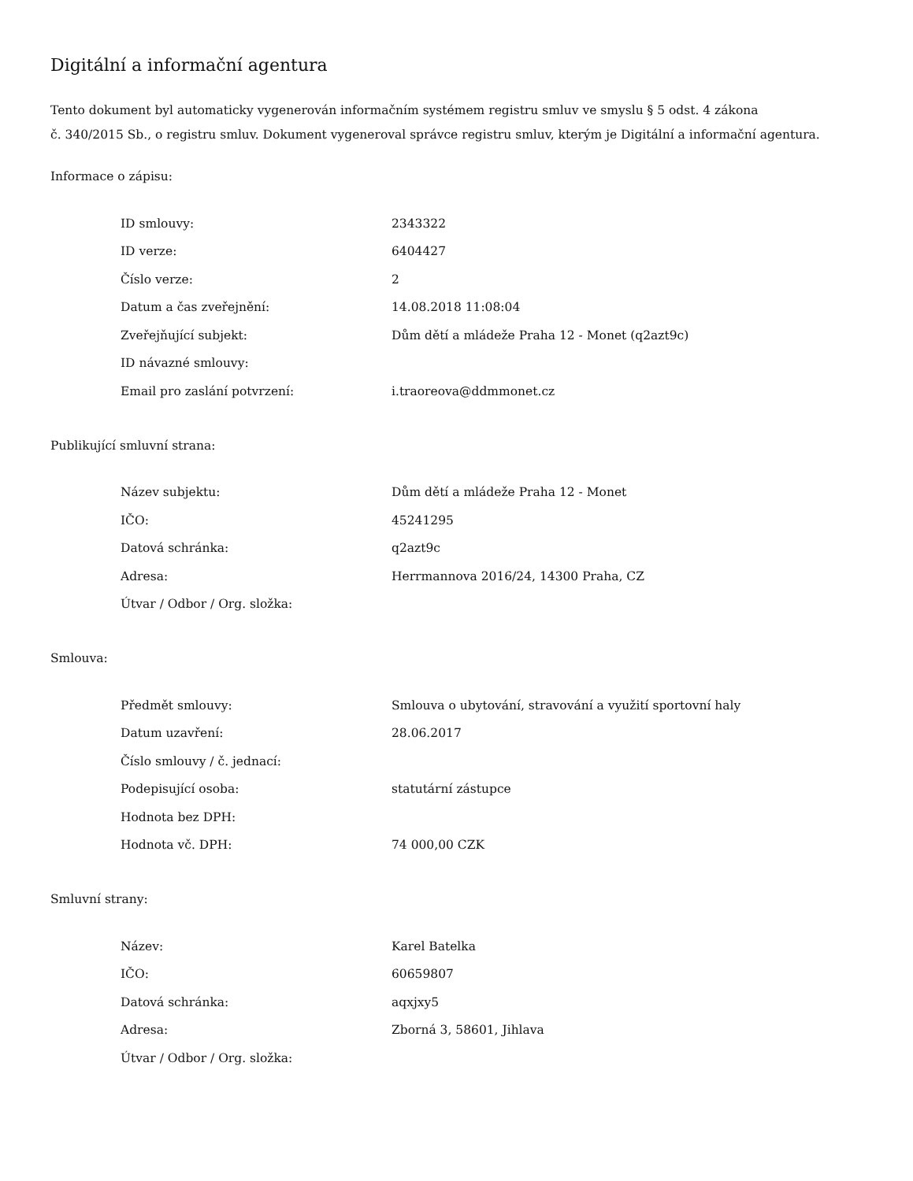Digitální a informační agentura
Tento dokument byl automaticky vygenerován informačním systémem registru smluv ve smyslu § 5 odst. 4 zákona
č. 340/2015 Sb., o registru smluv. Dokument vygeneroval správce registru smluv, kterým je Digitální a informační agentura.
Informace o zápisu:
| ID smlouvy: | 2343322 |
| ID verze: | 6404427 |
| Číslo verze: | 2 |
| Datum a čas zveřejnění: | 14.08.2018 11:08:04 |
| Zveřejňující subjekt: | Dům dětí a mládeže Praha 12 - Monet (q2azt9c) |
| ID návazné smlouvy: | |
| Email pro zaslání potvrzení: | i.traoreova@ddmmonet.cz |
Publikující smluvní strana:
| Název subjektu: | Dům dětí a mládeže Praha 12 - Monet |
| IČO: | 45241295 |
| Datová schránka: | q2azt9c |
| Adresa: | Herrmannova 2016/24, 14300 Praha, CZ |
| Útvar / Odbor / Org. složka: | |
Smlouva:
| Předmět smlouvy: | Smlouva o ubytování, stravování a využití sportovní haly |
| Datum uzavření: | 28.06.2017 |
| Číslo smlouvy / č. jednací: | |
| Podepisující osoba: | statutární zástupce |
| Hodnota bez DPH: | |
| Hodnota vč. DPH: | 74 000,00 CZK |
Smluvní strany:
| Název: | Karel Batelka |
| IČO: | 60659807 |
| Datová schránka: | aqxjxy5 |
| Adresa: | Zborná 3, 58601, Jihlava |
| Útvar / Odbor / Org. složka: | |